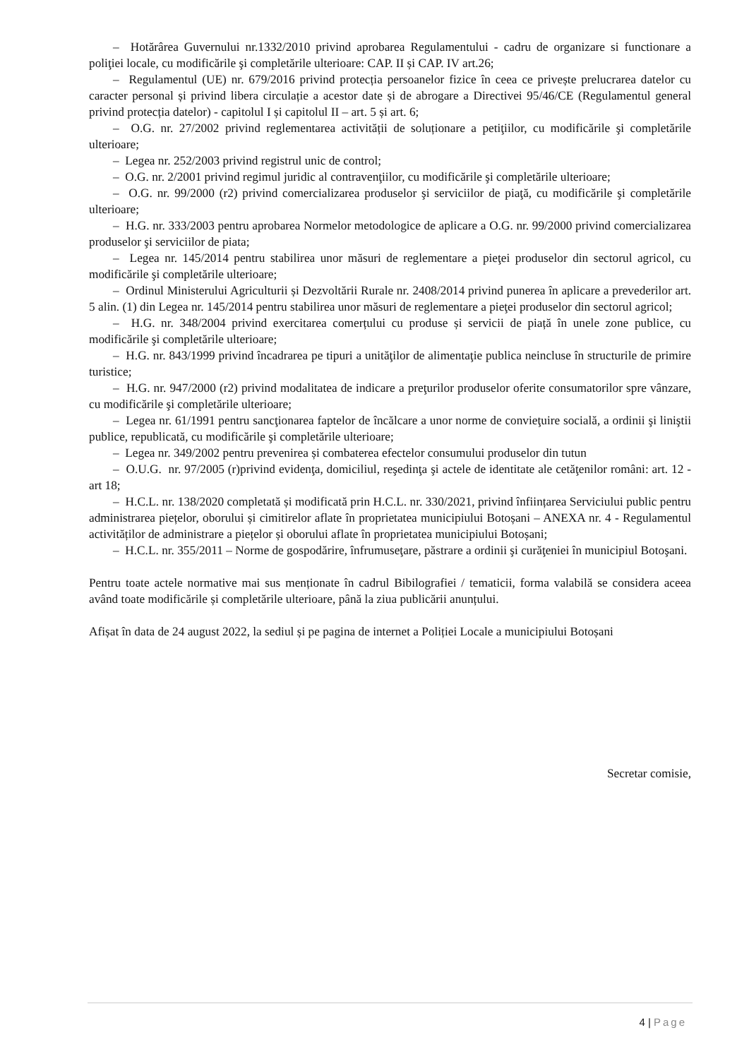– Hotărârea Guvernului nr.1332/2010 privind aprobarea Regulamentului - cadru de organizare si functionare a poliţiei locale, cu modificările şi completările ulterioare: CAP. II și CAP. IV art.26;
– Regulamentul (UE) nr. 679/2016 privind protecția persoanelor fizice în ceea ce privește prelucrarea datelor cu caracter personal și privind libera circulație a acestor date și de abrogare a Directivei 95/46/CE (Regulamentul general privind protecția datelor) - capitolul I și capitolul II – art. 5 și art. 6;
– O.G. nr. 27/2002 privind reglementarea activității de soluționare a petiţiilor, cu modificările şi completările ulterioare;
– Legea nr. 252/2003 privind registrul unic de control;
– O.G. nr. 2/2001 privind regimul juridic al contravenţiilor, cu modificările şi completările ulterioare;
– O.G. nr. 99/2000 (r2) privind comercializarea produselor şi serviciilor de piaţă, cu modificările şi completările ulterioare;
– H.G. nr. 333/2003 pentru aprobarea Normelor metodologice de aplicare a O.G. nr. 99/2000 privind comercializarea produselor şi serviciilor de piata;
– Legea nr. 145/2014 pentru stabilirea unor măsuri de reglementare a pieţei produselor din sectorul agricol, cu modificările şi completările ulterioare;
– Ordinul Ministerului Agriculturii și Dezvoltării Rurale nr. 2408/2014 privind punerea în aplicare a prevederilor art. 5 alin. (1) din Legea nr. 145/2014 pentru stabilirea unor măsuri de reglementare a pieţei produselor din sectorul agricol;
– H.G. nr. 348/2004 privind exercitarea comerțului cu produse și servicii de piață în unele zone publice, cu modificările şi completările ulterioare;
– H.G. nr. 843/1999 privind încadrarea pe tipuri a unităţilor de alimentaţie publica neincluse în structurile de primire turistice;
– H.G. nr. 947/2000 (r2) privind modalitatea de indicare a preţurilor produselor oferite consumatorilor spre vânzare, cu modificările şi completările ulterioare;
– Legea nr. 61/1991 pentru sancţionarea faptelor de încălcare a unor norme de convieţuire socială, a ordinii şi liniştii publice, republicată, cu modificările şi completările ulterioare;
– Legea nr. 349/2002 pentru prevenirea și combaterea efectelor consumului produselor din tutun
– O.U.G. nr. 97/2005 (r)privind evidenţa, domiciliul, reşedinţa şi actele de identitate ale cetăţenilor români: art. 12 - art 18;
– H.C.L. nr. 138/2020 completată și modificată prin H.C.L. nr. 330/2021, privind înființarea Serviciului public pentru administrarea piețelor, oborului și cimitirelor aflate în proprietatea municipiului Botoșani – ANEXA nr. 4 - Regulamentul activităților de administrare a piețelor și oborului aflate în proprietatea municipiului Botoșani;
– H.C.L. nr. 355/2011 – Norme de gospodărire, înfrumuseţare, păstrare a ordinii şi curăţeniei în municipiul Botoşani.
Pentru toate actele normative mai sus menționate în cadrul Bibilografiei / tematicii, forma valabilă se considera aceea având toate modificările și completările ulterioare, până la ziua publicării anunțului.
Afișat în data de 24 august 2022, la sediul și pe pagina de internet a Poliției Locale a municipiului Botoșani
Secretar comisie,
4 | Page